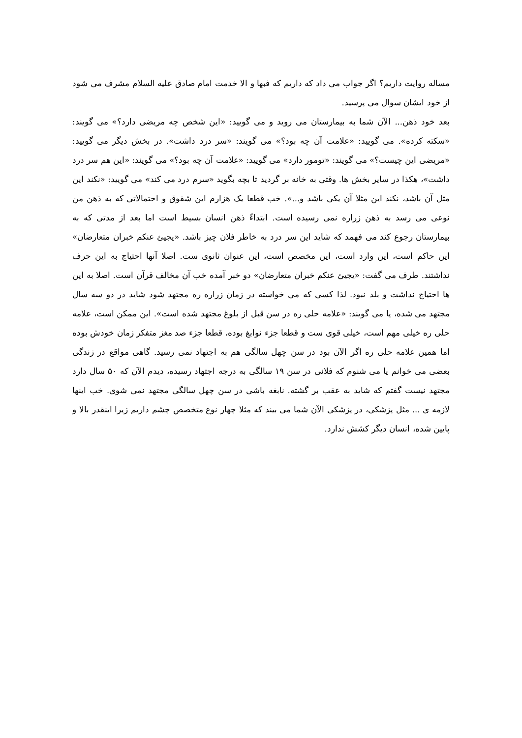مساله روایت داریم؟ اگر جواب می داد که داریم که فبها و الا خدمت امام صادق علیه السلام مشرف می شود از خود ایشان سوال می پرسید.
بعد خود ذهن... الآن شما به بیمارستان می روید و می گویید: «این شخص چه مریضی دارد؟» می گویند: «سکته کرده». می گویید: «علامت آن چه بود؟» می گویند: «سر درد داشت». در بخش دیگر می گویید: «مریضی این چیست؟» می گویند: «تومور دارد» می گویید: «علامت آن چه بود؟» می گویند: «این هم سر درد داشت»، هکذا در سایر بخش ها. وقتی به خانه بر گردید تا بچه بگوید «سرم درد می کند» می گویید: «نکند این مثل آن باشد، نکند این مثلا آن یکی باشد و...». خب قطعا یک هزارم این شقوق و احتمالاتی که به ذهن من نوعی می رسد به ذهن زراره نمی رسیده است. ابتداءً ذهن انسان بسیط است اما بعد از مدتی که به بیمارستان رجوع کند می فهمد که شاید این سر درد به خاطر فلان چیز باشد. «یجیئ عنکم خبران متعارضان» این حاکم است، این وارد است، این مخصص است، این عنوان ثانوی ست. اصلا آنها احتیاج به این حرف نداشتند. طرف می گفت: «یجیئ عنکم خبران متعارضان» دو خبر آمده خب آن مخالف قرآن است. اصلا به این ها احتیاج نداشت و بلد نبود. لذا کسی که می خواسته در زمان زراره ره مجتهد شود شاید در دو سه سال مجتهد می شده، یا می گویند: «علامه حلی ره در سن قبل از بلوغ مجتهد شده است». این ممکن است، علامه حلی ره خیلی مهم است، خیلی قوی ست و قطعا جزء نوابغ بوده، قطعا جزء صد مغز متفکر زمان خودش بوده اما همین علامه حلی ره اگر الآن بود در سن چهل سالگی هم به اجتهاد نمی رسید. گاهی مواقع در زندگی بعضی می خوانم یا می شنوم که فلانی در سن ۱۹ سالگی به درجه اجتهاد رسیده، دیدم الآن که ۵۰ سال دارد مجتهد نیست گفتم که شاید به عقب بر گشته. نابغه باشی در سن چهل سالگی مجتهد نمی شوی. خب اینها لازمه ی ... مثل پزشکی، در پزشکی الآن شما می بیند که مثلا چهار نوع متخصص چشم داریم زیرا اینقدر بالا و پایین شده، انسان دیگر کشش ندارد.